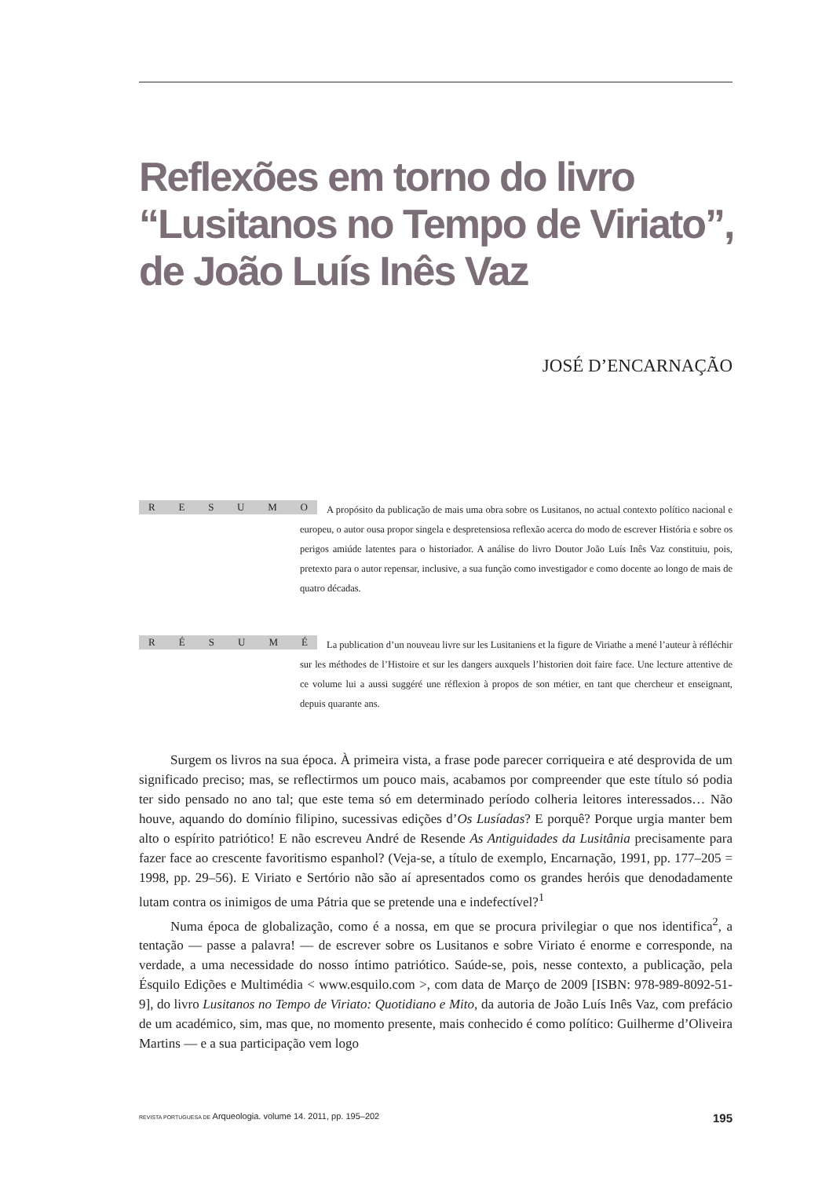Reflexões em torno do livro “Lusitanos no Tempo de Viriato”, de João Luís Inês Vaz
JOSÉ D’ENCARNAÇÃO
RESUMO
A propósito da publicação de mais uma obra sobre os Lusitanos, no actual contexto político nacional e europeu, o autor ousa propor singela e despretensiosa reflexão acerca do modo de escrever História e sobre os perigos amiúde latentes para o historiador. A análise do livro Doutor João Luís Inês Vaz constituiu, pois, pretexto para o autor repensar, inclusive, a sua função como investigador e como docente ao longo de mais de quatro décadas.
RÉSUMÉ
La publication d’un nouveau livre sur les Lusitaniens et la figure de Viriathe a mené l’auteur à réfléchir sur les méthodes de l’Histoire et sur les dangers auxquels l’historien doit faire face. Une lecture attentive de ce volume lui a aussi suggéré une réflexion à propos de son métier, en tant que chercheur et enseignant, depuis quarante ans.
Surgem os livros na sua época. À primeira vista, a frase pode parecer corriqueira e até desprovida de um significado preciso; mas, se reflectirmos um pouco mais, acabamos por compreender que este título só podia ter sido pensado no ano tal; que este tema só em determinado período colheria leitores interessados… Não houve, aquando do domínio filipino, sucessivas edições d’Os Lusíadas? E porquê? Porque urgia manter bem alto o espírito patriótico! E não escreveu André de Resende As Antiguidades da Lusitânia precisamente para fazer face ao crescente favoritismo espanhol? (Veja-se, a título de exemplo, Encarnação, 1991, pp. 177–205 = 1998, pp. 29–56). E Viriato e Sertório não são aí apresentados como os grandes heróis que denodadamente lutam contra os inimigos de uma Pátria que se pretende una e indefectível?<sup>1</sup>
Numa época de globalização, como é a nossa, em que se procura privilegiar o que nos identifica<sup>2</sup>, a tentação — passe a palavra! — de escrever sobre os Lusitanos e sobre Viriato é enorme e corresponde, na verdade, a uma necessidade do nosso íntimo patriótico. Saúde-se, pois, nesse contexto, a publicação, pela Ésquilo Edições e Multimédia < www.esquilo.com >, com data de Março de 2009 [ISBN: 978-989-8092-51-9], do livro Lusitanos no Tempo de Viriato: Quotidiano e Mito, da autoria de João Luís Inês Vaz, com prefácio de um académico, sim, mas que, no momento presente, mais conhecido é como político: Guilherme d’Oliveira Martins — e a sua participação vem logo
REVISTA PORTUGUESA DE Arqueologia. volume 14. 2011, pp. 195–202 195